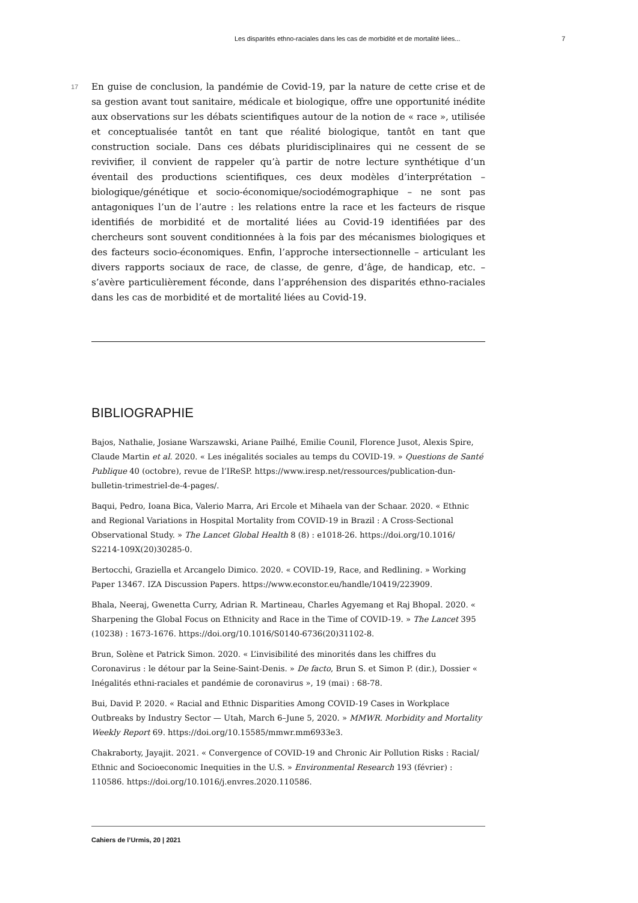Les disparités ethno-raciales dans les cas de morbidité et de mortalité liées... 7
17
En guise de conclusion, la pandémie de Covid-19, par la nature de cette crise et de sa gestion avant tout sanitaire, médicale et biologique, offre une opportunité inédite aux observations sur les débats scientifiques autour de la notion de « race », utilisée et conceptualisée tantôt en tant que réalité biologique, tantôt en tant que construction sociale. Dans ces débats pluridisciplinaires qui ne cessent de se revivifier, il convient de rappeler qu’à partir de notre lecture synthétique d’un éventail des productions scientifiques, ces deux modèles d’interprétation – biologique/génétique et socio-économique/sociodémographique – ne sont pas antagoniques l’un de l’autre : les relations entre la race et les facteurs de risque identifiés de morbidité et de mortalité liées au Covid-19 identifiées par des chercheurs sont souvent conditionnées à la fois par des mécanismes biologiques et des facteurs socio-économiques. Enfin, l’approche intersectionnelle – articulant les divers rapports sociaux de race, de classe, de genre, d’âge, de handicap, etc. – s’avère particulièrement féconde, dans l’appréhension des disparités ethno-raciales dans les cas de morbidité et de mortalité liées au Covid-19.
BIBLIOGRAPHIE
Bajos, Nathalie, Josiane Warszawski, Ariane Pailhé, Emilie Counil, Florence Jusot, Alexis Spire, Claude Martin et al. 2020. « Les inégalités sociales au temps du COVID-19. » Questions de Santé Publique 40 (octobre), revue de l’IReSP. https://www.iresp.net/ressources/publication-dun-bulletin-trimestriel-de-4-pages/.
Baqui, Pedro, Ioana Bica, Valerio Marra, Ari Ercole et Mihaela van der Schaar. 2020. « Ethnic and Regional Variations in Hospital Mortality from COVID-19 in Brazil : A Cross-Sectional Observational Study. » The Lancet Global Health 8 (8) : e1018-26. https://doi.org/10.1016/ S2214-109X(20)30285-0.
Bertocchi, Graziella et Arcangelo Dimico. 2020. « COVID-19, Race, and Redlining. » Working Paper 13467. IZA Discussion Papers. https://www.econstor.eu/handle/10419/223909.
Bhala, Neeraj, Gwenetta Curry, Adrian R. Martineau, Charles Agyemang et Raj Bhopal. 2020. « Sharpening the Global Focus on Ethnicity and Race in the Time of COVID-19. » The Lancet 395 (10238) : 1673-1676. https://doi.org/10.1016/S0140-6736(20)31102-8.
Brun, Solène et Patrick Simon. 2020. « L’invisibilité des minorités dans les chiffres du Coronavirus : le détour par la Seine-Saint-Denis. » De facto, Brun S. et Simon P. (dir.), Dossier « Inégalités ethni-raciales et pandémie de coronavirus », 19 (mai) : 68-78.
Bui, David P. 2020. « Racial and Ethnic Disparities Among COVID-19 Cases in Workplace Outbreaks by Industry Sector — Utah, March 6–June 5, 2020. » MMWR. Morbidity and Mortality Weekly Report 69. https://doi.org/10.15585/mmwr.mm6933e3.
Chakraborty, Jayajit. 2021. « Convergence of COVID-19 and Chronic Air Pollution Risks : Racial/ Ethnic and Socioeconomic Inequities in the U.S. » Environmental Research 193 (février) : 110586. https://doi.org/10.1016/j.envres.2020.110586.
Cahiers de l’Urmis, 20 | 2021